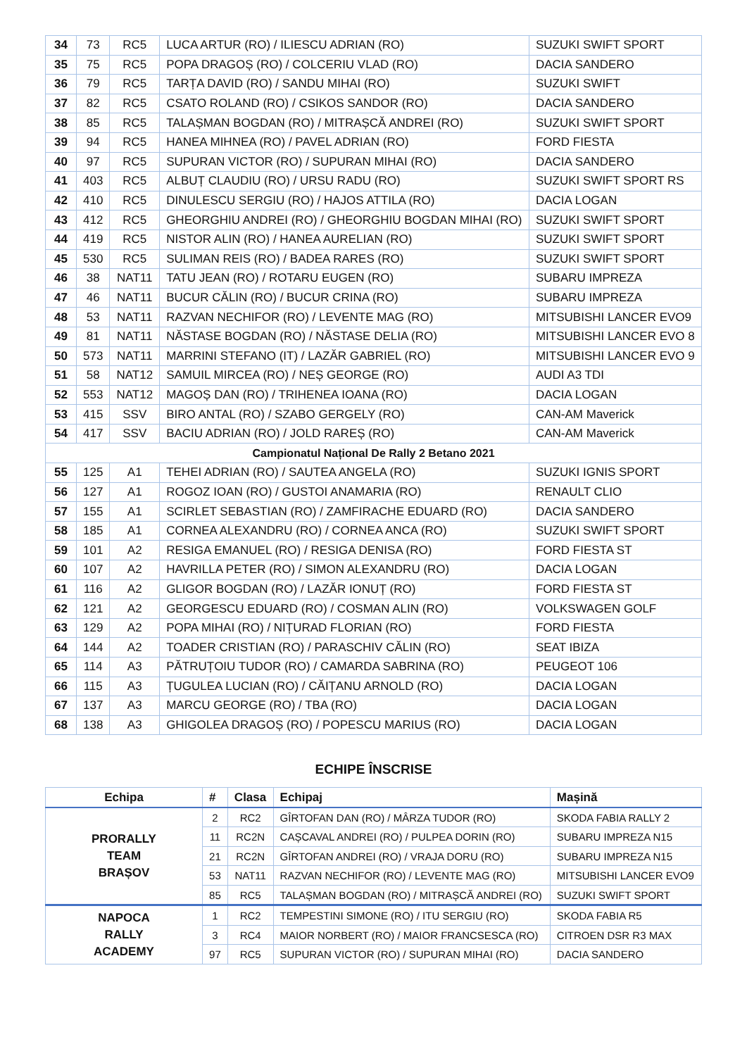| 34 | 73 | RC5 | LUCA ARTUR (RO) / ILIESCU ADRIAN (RO) | SUZUKI SWIFT SPORT |
| 35 | 75 | RC5 | POPA DRAGOȘ (RO) / COLCERIU VLAD (RO) | DACIA SANDERO |
| 36 | 79 | RC5 | TARȚA DAVID (RO) / SANDU MIHAI (RO) | SUZUKI SWIFT |
| 37 | 82 | RC5 | CSATO ROLAND (RO) / CSIKOS SANDOR (RO) | DACIA SANDERO |
| 38 | 85 | RC5 | TALAȘMAN BOGDAN (RO) / MITRAȘCĂ ANDREI (RO) | SUZUKI SWIFT SPORT |
| 39 | 94 | RC5 | HANEA MIHNEA (RO) / PAVEL ADRIAN (RO) | FORD FIESTA |
| 40 | 97 | RC5 | SUPURAN VICTOR (RO) / SUPURAN MIHAI (RO) | DACIA SANDERO |
| 41 | 403 | RC5 | ALBUȚ CLAUDIU (RO) / URSU RADU (RO) | SUZUKI SWIFT SPORT RS |
| 42 | 410 | RC5 | DINULESCU SERGIU (RO) / HAJOS ATTILA (RO) | DACIA LOGAN |
| 43 | 412 | RC5 | GHEORGHIU ANDREI (RO) / GHEORGHIU BOGDAN MIHAI (RO) | SUZUKI SWIFT SPORT |
| 44 | 419 | RC5 | NISTOR ALIN (RO) / HANEA AURELIAN (RO) | SUZUKI SWIFT SPORT |
| 45 | 530 | RC5 | SULIMAN REIS (RO) / BADEA RARES (RO) | SUZUKI SWIFT SPORT |
| 46 | 38 | NAT11 | TATU JEAN (RO) / ROTARU EUGEN (RO) | SUBARU IMPREZA |
| 47 | 46 | NAT11 | BUCUR CĂLIN (RO) / BUCUR CRINA (RO) | SUBARU IMPREZA |
| 48 | 53 | NAT11 | RAZVAN NECHIFOR (RO) / LEVENTE MAG (RO) | MITSUBISHI LANCER EVO9 |
| 49 | 81 | NAT11 | NĂSTASE BOGDAN (RO) / NĂSTASE DELIA (RO) | MITSUBISHI LANCER EVO 8 |
| 50 | 573 | NAT11 | MARRINI STEFANO (IT) / LAZĂR GABRIEL (RO) | MITSUBISHI LANCER EVO 9 |
| 51 | 58 | NAT12 | SAMUIL MIRCEA (RO) / NEȘ GEORGE (RO) | AUDI A3 TDI |
| 52 | 553 | NAT12 | MAGOȘ DAN (RO) / TRIHENEA IOANA (RO) | DACIA LOGAN |
| 53 | 415 | SSV | BIRO ANTAL (RO) / SZABO GERGELY (RO) | CAN-AM Maverick |
| 54 | 417 | SSV | BACIU ADRIAN (RO) / JOLD RAREȘ (RO) | CAN-AM Maverick |
| Campionatul Național De Rally 2 Betano 2021 | | | | |
| 55 | 125 | A1 | TEHEI ADRIAN (RO) / SAUTEA ANGELA (RO) | SUZUKI IGNIS SPORT |
| 56 | 127 | A1 | ROGOZ IOAN (RO) / GUSTOI ANAMARIA (RO) | RENAULT CLIO |
| 57 | 155 | A1 | SCIRLET SEBASTIAN (RO) / ZAMFIRACHE EDUARD (RO) | DACIA SANDERO |
| 58 | 185 | A1 | CORNEA ALEXANDRU (RO) / CORNEA ANCA (RO) | SUZUKI SWIFT SPORT |
| 59 | 101 | A2 | RESIGA EMANUEL (RO) / RESIGA DENISA (RO) | FORD FIESTA ST |
| 60 | 107 | A2 | HAVRILLA PETER (RO) / SIMON ALEXANDRU (RO) | DACIA LOGAN |
| 61 | 116 | A2 | GLIGOR BOGDAN (RO) / LAZĂR IONUȚ (RO) | FORD FIESTA ST |
| 62 | 121 | A2 | GEORGESCU EDUARD (RO) / COSMAN ALIN (RO) | VOLKSWAGEN GOLF |
| 63 | 129 | A2 | POPA MIHAI (RO) / NIȚURAD FLORIAN (RO) | FORD FIESTA |
| 64 | 144 | A2 | TOADER CRISTIAN (RO) / PARASCHIV CĂLIN (RO) | SEAT IBIZA |
| 65 | 114 | A3 | PĂTRUȚOIU TUDOR (RO) / CAMARDA SABRINA (RO) | PEUGEOT 106 |
| 66 | 115 | A3 | ȚUGULEA LUCIAN (RO) / CĂIȚANU ARNOLD (RO) | DACIA LOGAN |
| 67 | 137 | A3 | MARCU GEORGE (RO) / TBA (RO) | DACIA LOGAN |
| 68 | 138 | A3 | GHIGOLEA DRAGOȘ (RO) / POPESCU MARIUS (RO) | DACIA LOGAN |
ECHIPE ÎNSCRISE
| Echipa | # | Clasa | Echipaj | Mașină |
| --- | --- | --- | --- | --- |
| PRORALLY TEAM BRAȘOV | 2 | RC2 | GÎRTOFAN DAN (RO) / MÂRZA TUDOR (RO) | SKODA FABIA RALLY 2 |
| | 11 | RC2N | CAȘCAVAL ANDREI (RO) / PULPEA DORIN (RO) | SUBARU IMPREZA N15 |
| | 21 | RC2N | GÎRTOFAN ANDREI (RO) / VRAJA DORU (RO) | SUBARU IMPREZA N15 |
| | 53 | NAT11 | RAZVAN NECHIFOR (RO) / LEVENTE MAG (RO) | MITSUBISHI LANCER EVO9 |
| | 85 | RC5 | TALAȘMAN BOGDAN (RO) / MITRAȘCĂ ANDREI (RO) | SUZUKI SWIFT SPORT |
| NAPOCA RALLY ACADEMY | 1 | RC2 | TEMPESTINI SIMONE (RO) / ITU SERGIU (RO) | SKODA FABIA R5 |
| | 3 | RC4 | MAIOR NORBERT (RO) / MAIOR FRANCSESCA (RO) | CITROEN DSR R3 MAX |
| | 97 | RC5 | SUPURAN VICTOR (RO) / SUPURAN MIHAI (RO) | DACIA SANDERO |